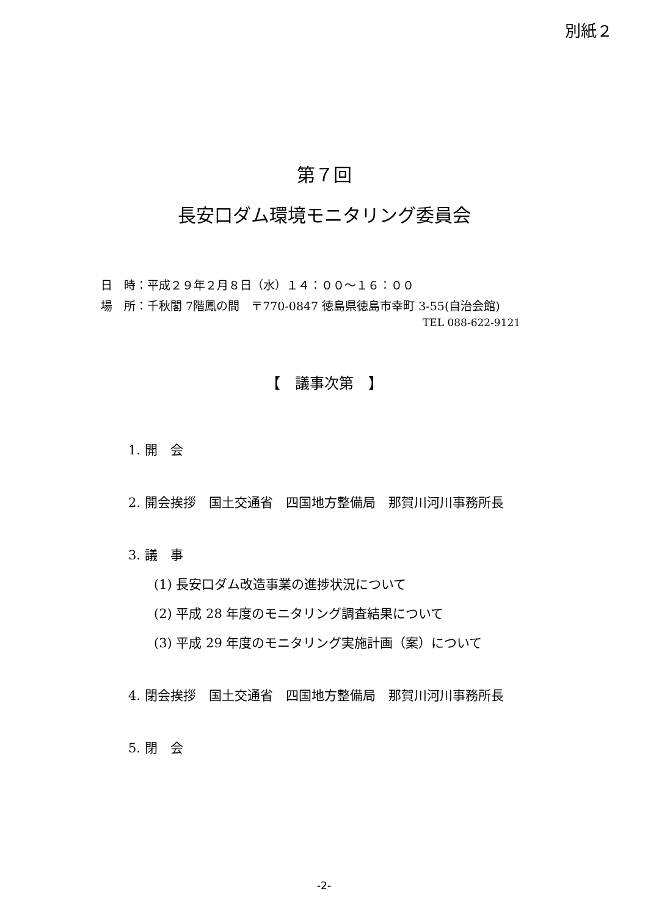別紙２
第７回
長安口ダム環境モニタリング委員会
日　時：平成２９年２月８日（水）１４：００～１６：００
場　所：千秋閣 7階鳳の間　〒770-0847 徳島県徳島市幸町 3-55(自治会館)
TEL 088-622-9121
【　議事次第　】
1. 開　会
2. 開会挨拶　国土交通省　四国地方整備局　那賀川河川事務所長
3. 議　事
(1) 長安口ダム改造事業の進捗状況について
(2) 平成 28 年度のモニタリング調査結果について
(3) 平成 29 年度のモニタリング実施計画（案）について
4. 閉会挨拶　国土交通省　四国地方整備局　那賀川河川事務所長
5. 閉　会
-2-